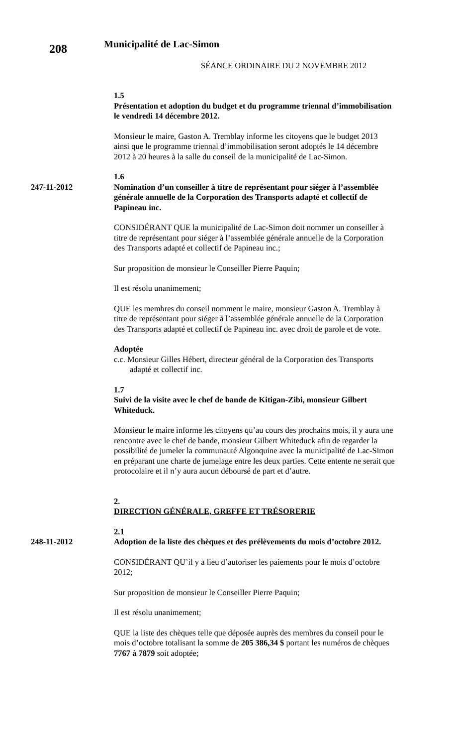208 Municipalité de Lac-Simon
SÉANCE ORDINAIRE DU 2 NOVEMBRE 2012
1.5
Présentation et adoption du budget et du programme triennal d’immobilisation le vendredi 14 décembre 2012.
Monsieur le maire, Gaston A. Tremblay informe les citoyens que le budget 2013 ainsi que le programme triennal d’immobilisation seront adoptés le 14 décembre 2012 à 20 heures à la salle du conseil de la municipalité de Lac-Simon.
1.6
247-11-2012 Nomination d’un conseiller à titre de représentant pour siéger à l’assemblée générale annuelle de la Corporation des Transports adapté et collectif de Papineau inc.
CONSIDÉRANT QUE la municipalité de Lac-Simon doit nommer un conseiller à titre de représentant pour siéger à l’assemblée générale annuelle de la Corporation des Transports adapté et collectif de Papineau inc.;
Sur proposition de monsieur le Conseiller Pierre Paquin;
Il est résolu unanimement;
QUE les membres du conseil nomment le maire, monsieur Gaston A. Tremblay à titre de représentant pour siéger à l’assemblée générale annuelle de la Corporation des Transports adapté et collectif de Papineau inc. avec droit de parole et de vote.
Adoptée
c.c. Monsieur Gilles Hébert, directeur général de la Corporation des Transports adapté et collectif inc.
1.7
Suivi de la visite avec le chef de bande de Kitigan-Zibi, monsieur Gilbert Whiteduck.
Monsieur le maire informe les citoyens qu’au cours des prochains mois, il y aura une rencontre avec le chef de bande, monsieur Gilbert Whiteduck afin de regarder la possibilité de jumeler la communauté Algonquine avec la municipalité de Lac-Simon en préparant une charte de jumelage entre les deux parties. Cette entente ne serait que protocolaire et il n’y aura aucun déboursé de part et d’autre.
2.
DIRECTION GÉNÉRALE, GREFFE ET TRÉSORERIE
2.1
248-11-2012 Adoption de la liste des chèques et des prélèvements du mois d’octobre 2012.
CONSIDÉRANT QU’il y a lieu d’autoriser les paiements pour le mois d’octobre 2012;
Sur proposition de monsieur le Conseiller Pierre Paquin;
Il est résolu unanimement;
QUE la liste des chèques telle que déposée auprès des membres du conseil pour le mois d’octobre totalisant la somme de 205 386,34 $ portant les numéros de chèques 7767 à 7879 soit adoptée;